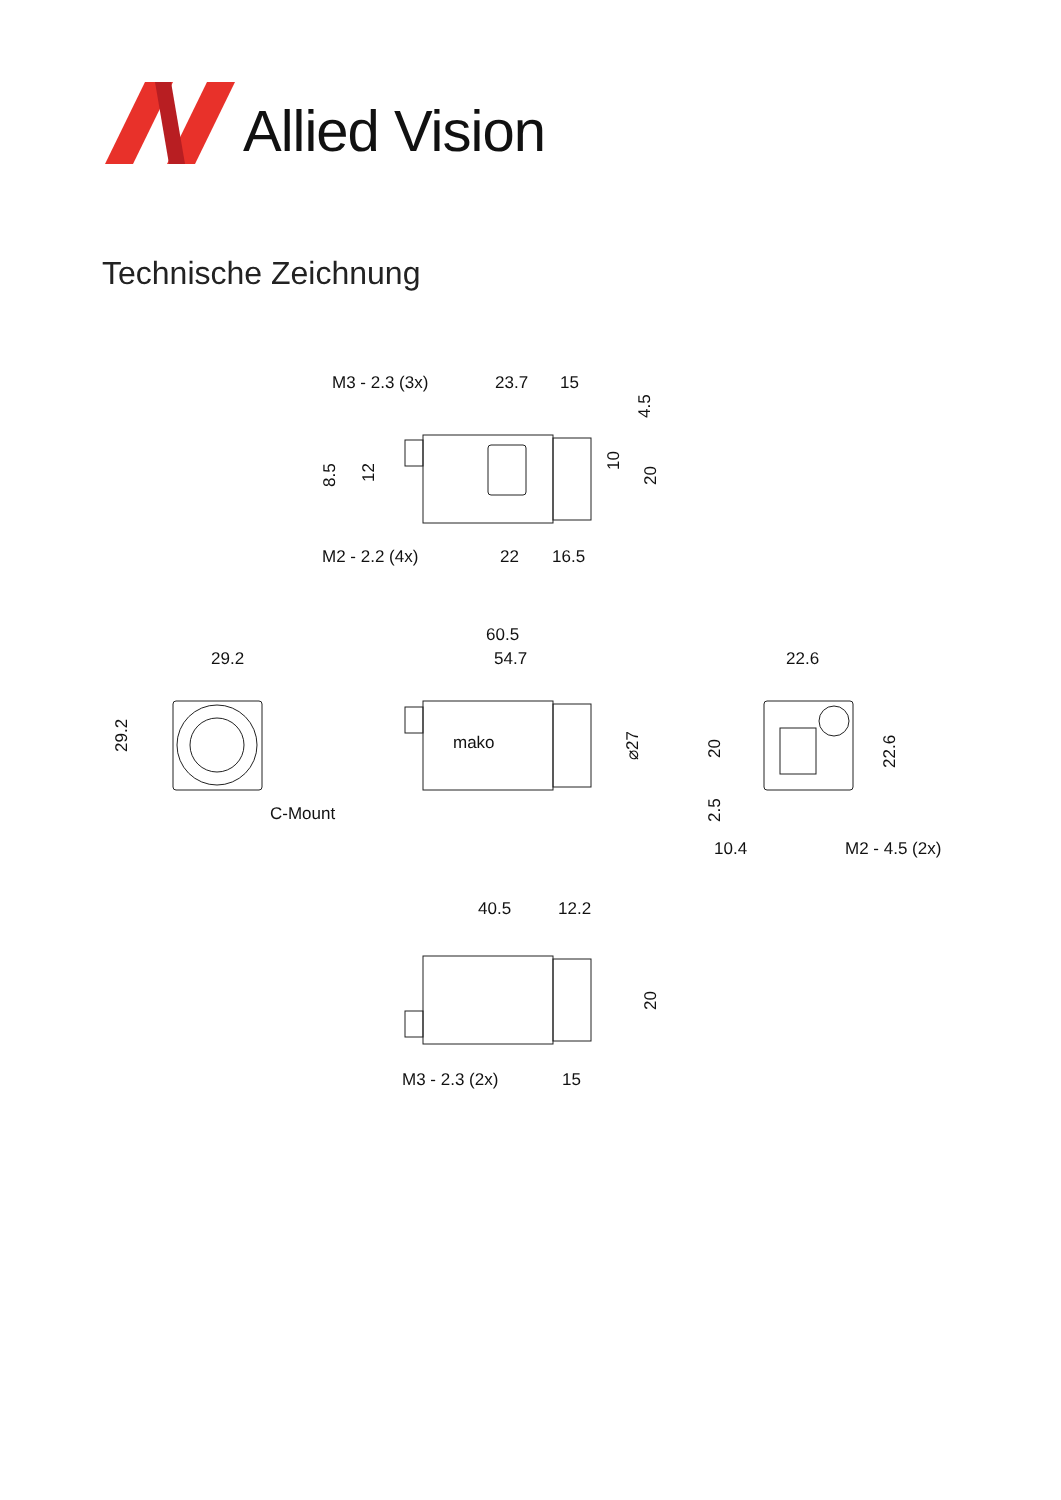Allied Vision
Technische Zeichnung
M3 - 2.3 (3x)
23.7
15
M2 - 2.2 (4x)
22
16.5
4.5
8.5
12
10
20
29.2
29.2
C-Mount
mako
60.5
54.7
⌀27
22.6
20
22.6
2.5
10.4
M2 - 4.5 (2x)
40.5
12.2
20
M3 - 2.3 (2x)
15